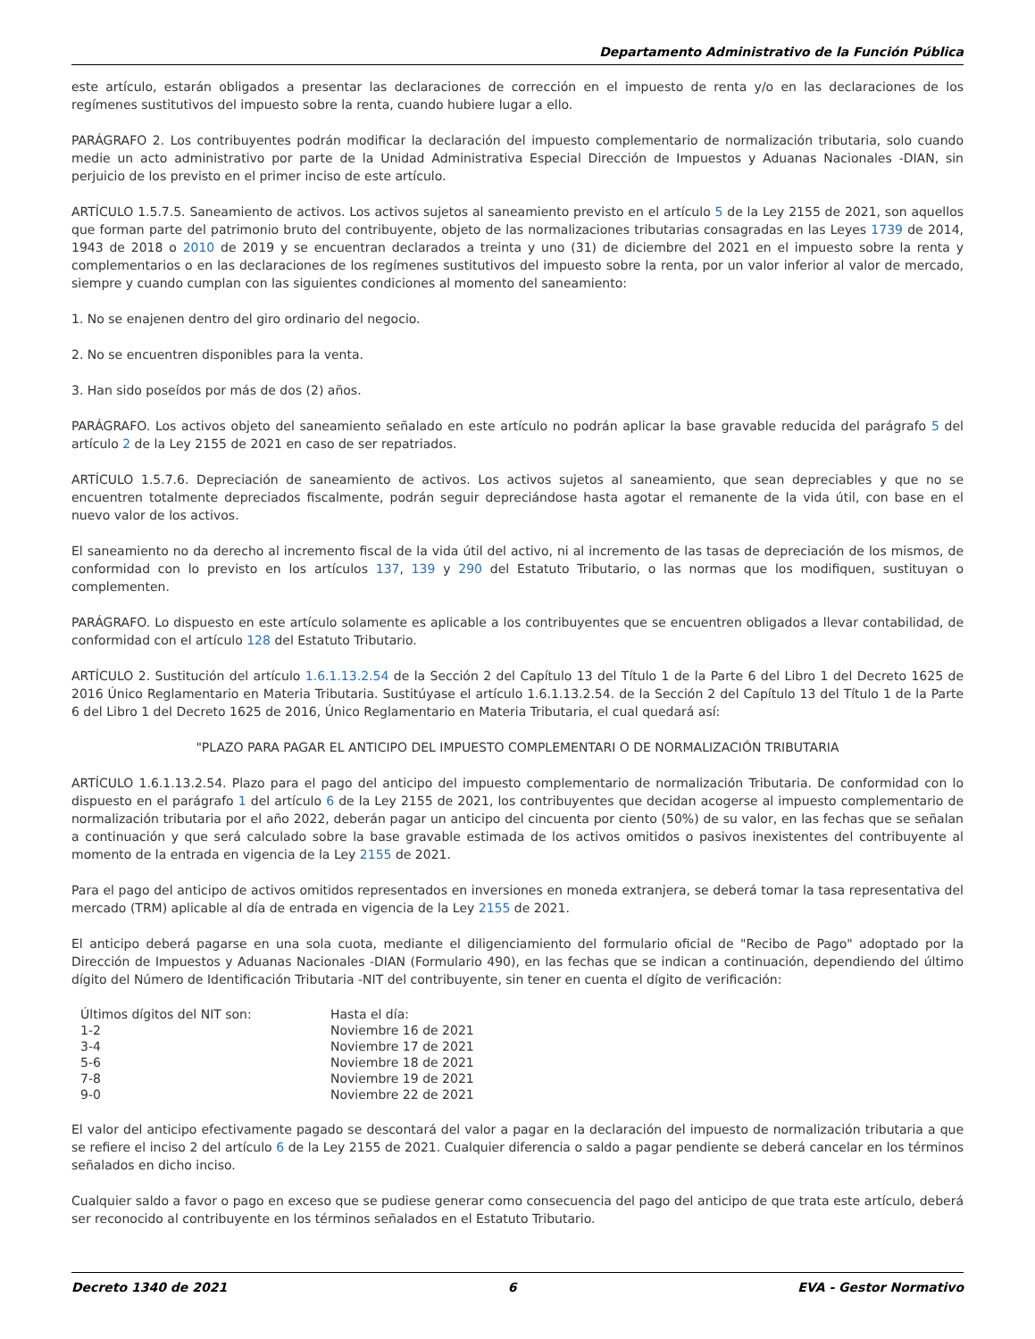Departamento Administrativo de la Función Pública
este artículo, estarán obligados a presentar las declaraciones de corrección en el impuesto de renta y/o en las declaraciones de los regímenes sustitutivos del impuesto sobre la renta, cuando hubiere lugar a ello.
PARÁGRAFO 2. Los contribuyentes podrán modificar la declaración del impuesto complementario de normalización tributaria, solo cuando medie un acto administrativo por parte de la Unidad Administrativa Especial Dirección de Impuestos y Aduanas Nacionales -DIAN, sin perjuicio de los previsto en el primer inciso de este artículo.
ARTÍCULO 1.5.7.5. Saneamiento de activos. Los activos sujetos al saneamiento previsto en el artículo 5 de la Ley 2155 de 2021, son aquellos que forman parte del patrimonio bruto del contribuyente, objeto de las normalizaciones tributarias consagradas en las Leyes 1739 de 2014, 1943 de 2018 o 2010 de 2019 y se encuentran declarados a treinta y uno (31) de diciembre del 2021 en el impuesto sobre la renta y complementarios o en las declaraciones de los regímenes sustitutivos del impuesto sobre la renta, por un valor inferior al valor de mercado, siempre y cuando cumplan con las siguientes condiciones al momento del saneamiento:
1. No se enajenen dentro del giro ordinario del negocio.
2. No se encuentren disponibles para la venta.
3. Han sido poseídos por más de dos (2) años.
PARÁGRAFO. Los activos objeto del saneamiento señalado en este artículo no podrán aplicar la base gravable reducida del parágrafo 5 del artículo 2 de la Ley 2155 de 2021 en caso de ser repatriados.
ARTÍCULO 1.5.7.6. Depreciación de saneamiento de activos. Los activos sujetos al saneamiento, que sean depreciables y que no se encuentren totalmente depreciados fiscalmente, podrán seguir depreciándose hasta agotar el remanente de la vida útil, con base en el nuevo valor de los activos.
El saneamiento no da derecho al incremento fiscal de la vida útil del activo, ni al incremento de las tasas de depreciación de los mismos, de conformidad con lo previsto en los artículos 137, 139 y 290 del Estatuto Tributario, o las normas que los modifiquen, sustituyan o complementen.
PARÁGRAFO. Lo dispuesto en este artículo solamente es aplicable a los contribuyentes que se encuentren obligados a llevar contabilidad, de conformidad con el artículo 128 del Estatuto Tributario.
ARTÍCULO 2. Sustitución del artículo 1.6.1.13.2.54 de la Sección 2 del Capítulo 13 del Título 1 de la Parte 6 del Libro 1 del Decreto 1625 de 2016 Único Reglamentario en Materia Tributaria. Sustitúyase el artículo 1.6.1.13.2.54. de la Sección 2 del Capítulo 13 del Título 1 de la Parte 6 del Libro 1 del Decreto 1625 de 2016, Único Reglamentario en Materia Tributaria, el cual quedará así:
"PLAZO PARA PAGAR EL ANTICIPO DEL IMPUESTO COMPLEMENTARI O DE NORMALIZACIÓN TRIBUTARIA
ARTÍCULO 1.6.1.13.2.54. Plazo para el pago del anticipo del impuesto complementario de normalización Tributaria. De conformidad con lo dispuesto en el parágrafo 1 del artículo 6 de la Ley 2155 de 2021, los contribuyentes que decidan acogerse al impuesto complementario de normalización tributaria por el año 2022, deberán pagar un anticipo del cincuenta por ciento (50%) de su valor, en las fechas que se señalan a continuación y que será calculado sobre la base gravable estimada de los activos omitidos o pasivos inexistentes del contribuyente al momento de la entrada en vigencia de la Ley 2155 de 2021.
Para el pago del anticipo de activos omitidos representados en inversiones en moneda extranjera, se deberá tomar la tasa representativa del mercado (TRM) aplicable al día de entrada en vigencia de la Ley 2155 de 2021.
El anticipo deberá pagarse en una sola cuota, mediante el diligenciamiento del formulario oficial de "Recibo de Pago" adoptado por la Dirección de Impuestos y Aduanas Nacionales -DIAN (Formulario 490), en las fechas que se indican a continuación, dependiendo del último dígito del Número de Identificación Tributaria -NIT del contribuyente, sin tener en cuenta el dígito de verificación:
| Últimos dígitos del NIT son: | Hasta el día: |
| 1-2 | Noviembre 16 de 2021 |
| 3-4 | Noviembre 17 de 2021 |
| 5-6 | Noviembre 18 de 2021 |
| 7-8 | Noviembre 19 de 2021 |
| 9-0 | Noviembre 22 de 2021 |
El valor del anticipo efectivamente pagado se descontará del valor a pagar en la declaración del impuesto de normalización tributaria a que se refiere el inciso 2 del artículo 6 de la Ley 2155 de 2021. Cualquier diferencia o saldo a pagar pendiente se deberá cancelar en los términos señalados en dicho inciso.
Cualquier saldo a favor o pago en exceso que se pudiese generar como consecuencia del pago del anticipo de que trata este artículo, deberá ser reconocido al contribuyente en los términos señalados en el Estatuto Tributario.
Decreto 1340 de 2021 6 EVA - Gestor Normativo